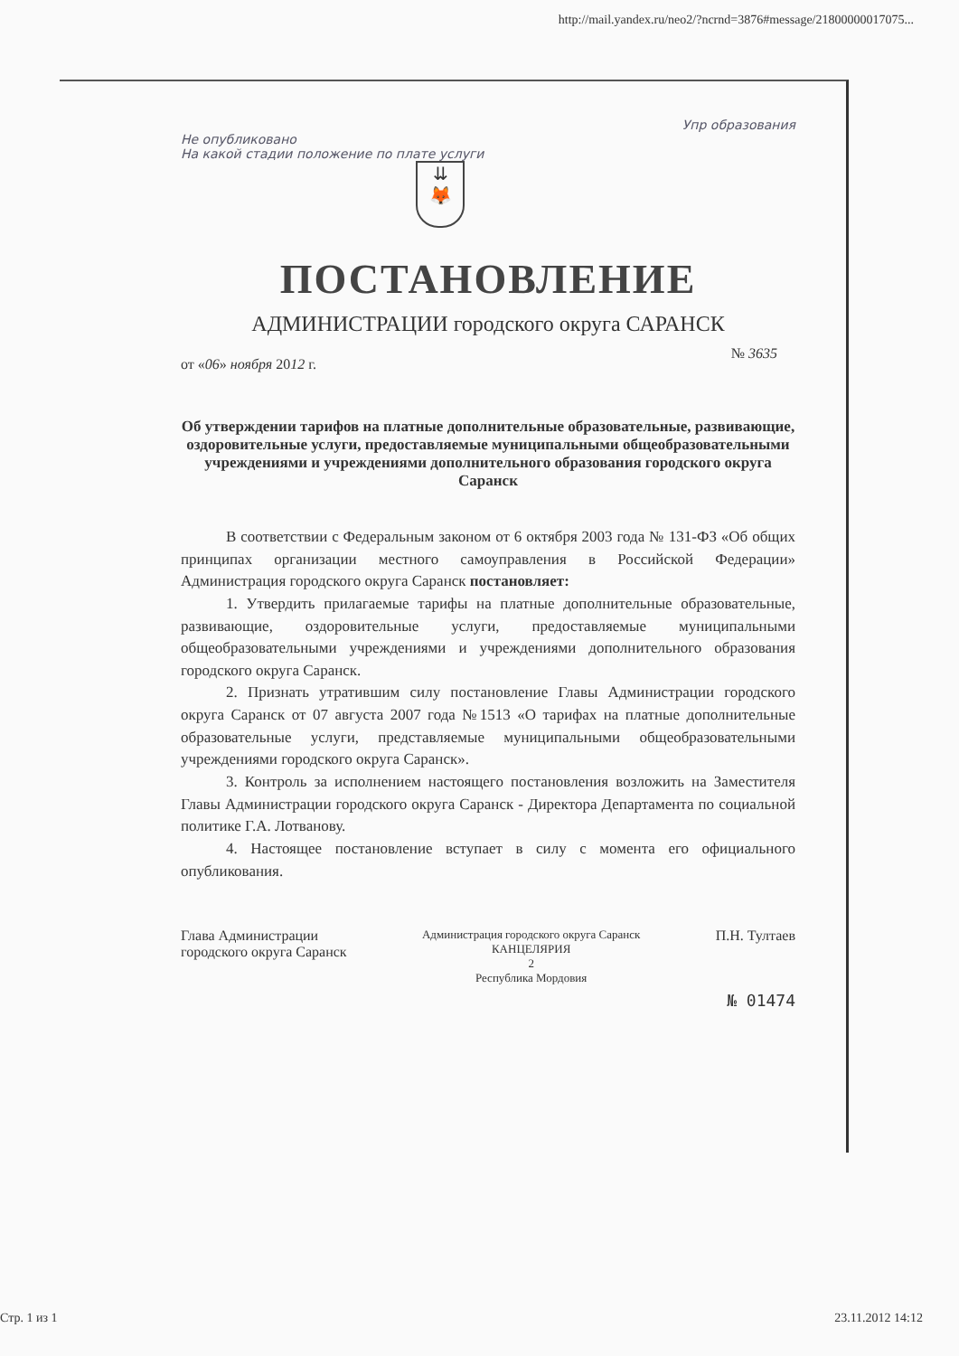http://mail.yandex.ru/neo2/?ncrnd=3876#message/21800000017075...
Упр образования
Не опубликовано
На какой стадии положение по плате услуги
⇊
🦊
ПОСТАНОВЛЕНИЕ
АДМИНИСТРАЦИИ городского округа САРАНСК
№ 3635
от «06» ноября 2012 г.
Об утверждении тарифов на платные дополнительные образовательные, развивающие, оздоровительные услуги, предоставляемые муниципальными общеобразовательными учреждениями и учреждениями дополнительного образования городского округа Саранск
В соответствии с Федеральным законом от 6 октября 2003 года № 131-ФЗ «Об общих принципах организации местного самоуправления в Российской Федерации» Администрация городского округа Саранск постановляет:
1. Утвердить прилагаемые тарифы на платные дополнительные образовательные, развивающие, оздоровительные услуги, предоставляемые муниципальными общеобразовательными учреждениями и учреждениями дополнительного образования городского округа Саранск.
2. Признать утратившим силу постановление Главы Администрации городского округа Саранск от 07 августа 2007 года №1513 «О тарифах на платные дополнительные образовательные услуги, представляемые муниципальными общеобразовательными учреждениями городского округа Саранск».
3. Контроль за исполнением настоящего постановления возложить на Заместителя Главы Администрации городского округа Саранск - Директора Департамента по социальной политике Г.А. Лотванову.
4. Настоящее постановление вступает в силу с момента его официального опубликования.
Глава Администрации
городского округа Саранск
Администрация городского округа Саранск
КАНЦЕЛЯРИЯ
2
Республика Мордовия
П.Н. Тултаев
№ 01474
Стр. 1 из 1 23.11.2012 14:12